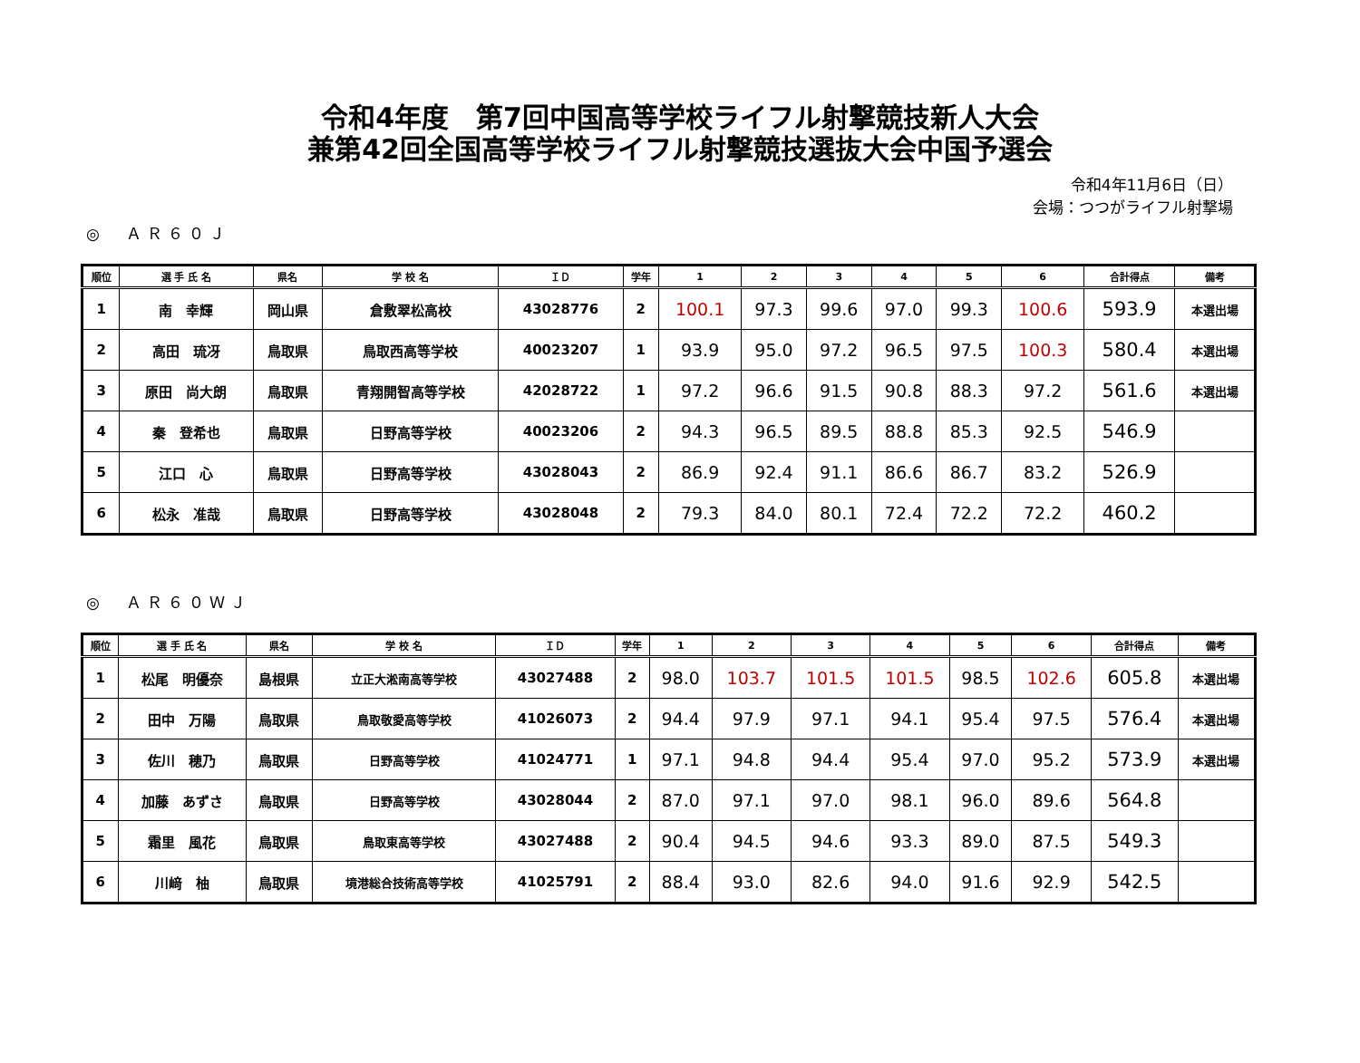令和4年度　第7回中国高等学校ライフル射撃競技新人大会
兼第42回全国高等学校ライフル射撃競技選抜大会中国予選会
令和4年11月6日（日）
会場：つつがライフル射撃場
◎　ＡＲ６０Ｊ
| 順位 | 選 手 氏 名 | 県名 | 学 校 名 | ＩＤ | 学年 | 1 | 2 | 3 | 4 | 5 | 6 | 合計得点 | 備考 |
| --- | --- | --- | --- | --- | --- | --- | --- | --- | --- | --- | --- | --- | --- |
| 1 | 南 幸輝 | 岡山県 | 倉敷翠松高校 | 43028776 | 2 | 100.1 | 97.3 | 99.6 | 97.0 | 99.3 | 100.6 | 593.9 | 本選出場 |
| 2 | 高田 琉冴 | 鳥取県 | 鳥取西高等学校 | 40023207 | 1 | 93.9 | 95.0 | 97.2 | 96.5 | 97.5 | 100.3 | 580.4 | 本選出場 |
| 3 | 原田 尚大朗 | 鳥取県 | 青翔開智高等学校 | 42028722 | 1 | 97.2 | 96.6 | 91.5 | 90.8 | 88.3 | 97.2 | 561.6 | 本選出場 |
| 4 | 秦 登希也 | 鳥取県 | 日野高等学校 | 40023206 | 2 | 94.3 | 96.5 | 89.5 | 88.8 | 85.3 | 92.5 | 546.9 | |
| 5 | 江口 心 | 鳥取県 | 日野高等学校 | 43028043 | 2 | 86.9 | 92.4 | 91.1 | 86.6 | 86.7 | 83.2 | 526.9 | |
| 6 | 松永 准哉 | 鳥取県 | 日野高等学校 | 43028048 | 2 | 79.3 | 84.0 | 80.1 | 72.4 | 72.2 | 72.2 | 460.2 | |
◎　ＡＲ６０ＷＪ
| 順位 | 選 手 氏 名 | 県名 | 学 校 名 | ＩＤ | 学年 | 1 | 2 | 3 | 4 | 5 | 6 | 合計得点 | 備考 |
| --- | --- | --- | --- | --- | --- | --- | --- | --- | --- | --- | --- | --- | --- |
| 1 | 松尾 明優奈 | 島根県 | 立正大淞南高等学校 | 43027488 | 2 | 98.0 | 103.7 | 101.5 | 101.5 | 98.5 | 102.6 | 605.8 | 本選出場 |
| 2 | 田中 万陽 | 鳥取県 | 鳥取敬愛高等学校 | 41026073 | 2 | 94.4 | 97.9 | 97.1 | 94.1 | 95.4 | 97.5 | 576.4 | 本選出場 |
| 3 | 佐川 穂乃 | 鳥取県 | 日野高等学校 | 41024771 | 1 | 97.1 | 94.8 | 94.4 | 95.4 | 97.0 | 95.2 | 573.9 | 本選出場 |
| 4 | 加藤 あずさ | 鳥取県 | 日野高等学校 | 43028044 | 2 | 87.0 | 97.1 | 97.0 | 98.1 | 96.0 | 89.6 | 564.8 | |
| 5 | 霜里 風花 | 鳥取県 | 鳥取東高等学校 | 43027488 | 2 | 90.4 | 94.5 | 94.6 | 93.3 | 89.0 | 87.5 | 549.3 | |
| 6 | 川﨑 柚 | 鳥取県 | 境港総合技術高等学校 | 41025791 | 2 | 88.4 | 93.0 | 82.6 | 94.0 | 91.6 | 92.9 | 542.5 | |